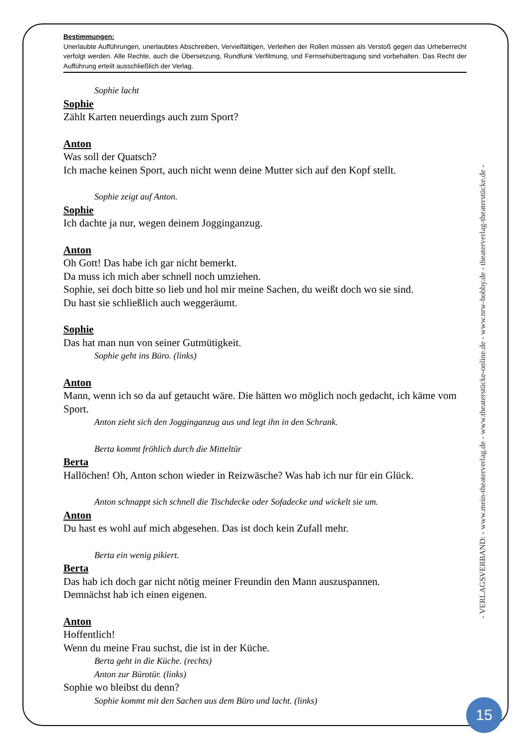Bestimmungen:
Unerlaubte Aufführungen, unerlaubtes Abschreiben, Vervielfältigen, Verleihen der Rollen müssen als Verstoß gegen das Urheberrecht verfolgt werden. Alle Rechte, auch die Übersetzung, Rundfunk Verfilmung, und Fernsehübertragung sind vorbehalten. Das Recht der Aufführung erteilt ausschließlich der Verlag.
Sophie lacht
Sophie
Zählt Karten neuerdings auch zum Sport?
Anton
Was soll der Quatsch?
Ich mache keinen Sport, auch nicht wenn deine Mutter sich auf den Kopf stellt.
Sophie zeigt auf Anton.
Sophie
Ich dachte ja nur, wegen deinem Jogginganzug.
Anton
Oh Gott! Das habe ich gar nicht bemerkt.
Da muss ich mich aber schnell noch umziehen.
Sophie, sei doch bitte so lieb und hol mir meine Sachen, du weißt doch wo sie sind.
Du hast sie schließlich auch weggeräumt.
Sophie
Das hat man nun von seiner Gutmütigkeit.
Sophie geht ins Büro. (links)
Anton
Mann, wenn ich so da auf getaucht wäre. Die hätten wo möglich noch gedacht, ich käme vom Sport.
Anton zieht sich den Jogginganzug aus und legt ihn in den Schrank.
Berta kommt fröhlich durch die Mitteltür
Berta
Hallöchen! Oh, Anton schon wieder in Reizwäsche? Was hab ich nur für ein Glück.
Anton schnappt sich schnell die Tischdecke oder Sofadecke und wickelt sie um.
Anton
Du hast es wohl auf mich abgesehen. Das ist doch kein Zufall mehr.
Berta ein wenig pikiert.
Berta
Das hab ich doch gar nicht nötig meiner Freundin den Mann auszuspannen.
Demnächst hab ich einen eigenen.
Anton
Hoffentlich!
Wenn du meine Frau suchst, die ist in der Küche.
Berta geht in die Küche. (rechts)
Anton zur Bürotür. (links)
Sophie wo bleibst du denn?
Sophie kommt mit den Sachen aus dem Büro und lacht. (links)
- VERLAGSVERBAND: - www.mein-theaterverlag.de - www.theaterstücke-online.de - www.nrw-hobby.de - theaterverlag-theaterstücke.de -
15